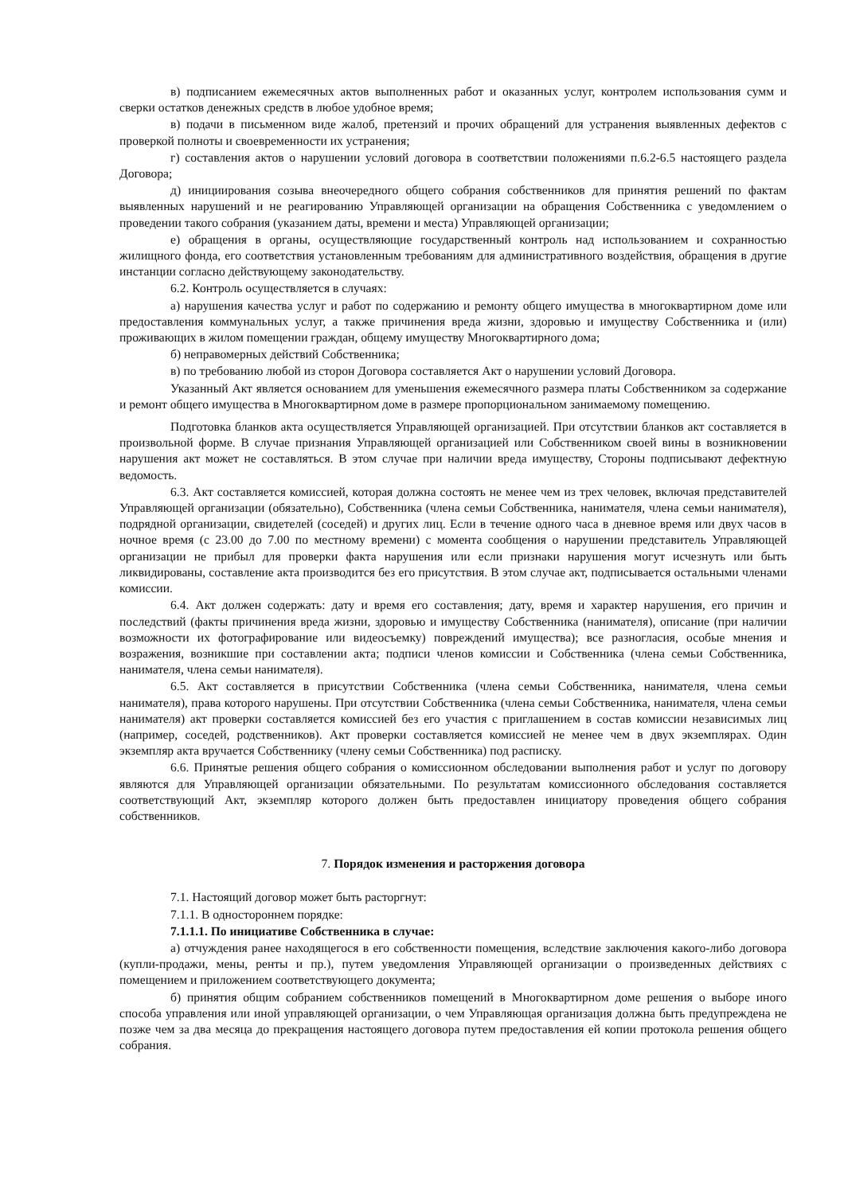в) подписанием ежемесячных актов выполненных работ и оказанных услуг, контролем использования сумм и сверки остатков денежных средств в любое удобное время;
в) подачи в письменном виде жалоб, претензий и прочих обращений для устранения выявленных дефектов с проверкой полноты и своевременности их устранения;
г) составления актов о нарушении условий договора в соответствии положениями п.6.2-6.5 настоящего раздела Договора;
д) инициирования созыва внеочередного общего собрания собственников для принятия решений по фактам выявленных нарушений и не реагированию Управляющей организации на обращения Собственника с уведомлением о проведении такого собрания (указанием даты, времени и места) Управляющей организации;
е) обращения в органы, осуществляющие государственный контроль над использованием и сохранностью жилищного фонда, его соответствия установленным требованиям для административного воздействия, обращения в другие инстанции согласно действующему законодательству.
6.2. Контроль осуществляется в случаях:
а) нарушения качества услуг и работ по содержанию и ремонту общего имущества в многоквартирном доме или предоставления коммунальных услуг, а также причинения вреда жизни, здоровью и имуществу Собственника и (или) проживающих в жилом помещении граждан, общему имуществу Многоквартирного дома;
б) неправомерных действий Собственника;
в) по требованию любой из сторон Договора составляется Акт о нарушении условий Договора.
Указанный Акт является основанием для уменьшения ежемесячного размера платы Собственником за содержание и ремонт общего имущества в Многоквартирном доме в размере пропорциональном занимаемому помещению.
Подготовка бланков акта осуществляется Управляющей организацией. При отсутствии бланков акт составляется в произвольной форме. В случае признания Управляющей организацией или Собственником своей вины в возникновении нарушения акт может не составляться. В этом случае при наличии вреда имуществу, Стороны подписывают дефектную ведомость.
6.3. Акт составляется комиссией, которая должна состоять не менее чем из трех человек, включая представителей Управляющей организации (обязательно), Собственника (члена семьи Собственника, нанимателя, члена семьи нанимателя), подрядной организации, свидетелей (соседей) и других лиц. Если в течение одного часа в дневное время или двух часов в ночное время (с 23.00 до 7.00 по местному времени) с момента сообщения о нарушении представитель Управляющей организации не прибыл для проверки факта нарушения или если признаки нарушения могут исчезнуть или быть ликвидированы, составление акта производится без его присутствия. В этом случае акт, подписывается остальными членами комиссии.
6.4. Акт должен содержать: дату и время его составления; дату, время и характер нарушения, его причин и последствий (факты причинения вреда жизни, здоровью и имуществу Собственника (нанимателя), описание (при наличии возможности их фотографирование или видеосъемку) повреждений имущества); все разногласия, особые мнения и возражения, возникшие при составлении акта; подписи членов комиссии и Собственника (члена семьи Собственника, нанимателя, члена семьи нанимателя).
6.5. Акт составляется в присутствии Собственника (члена семьи Собственника, нанимателя, члена семьи нанимателя), права которого нарушены. При отсутствии Собственника (члена семьи Собственника, нанимателя, члена семьи нанимателя) акт проверки составляется комиссией без его участия с приглашением в состав комиссии независимых лиц (например, соседей, родственников). Акт проверки составляется комиссией не менее чем в двух экземплярах. Один экземпляр акта вручается Собственнику (члену семьи Собственника) под расписку.
6.6. Принятые решения общего собрания о комиссионном обследовании выполнения работ и услуг по договору являются для Управляющей организации обязательными. По результатам комиссионного обследования составляется соответствующий Акт, экземпляр которого должен быть предоставлен инициатору проведения общего собрания собственников.
7. Порядок изменения и расторжения договора
7.1. Настоящий договор может быть расторгнут:
7.1.1. В одностороннем порядке:
7.1.1.1. По инициативе Собственника в случае:
а) отчуждения ранее находящегося в его собственности помещения, вследствие заключения какого-либо договора (купли-продажи, мены, ренты и пр.), путем уведомления Управляющей организации о произведенных действиях с помещением и приложением соответствующего документа;
б) принятия общим собранием собственников помещений в Многоквартирном доме решения о выборе иного способа управления или иной управляющей организации, о чем Управляющая организация должна быть предупреждена не позже чем за два месяца до прекращения настоящего договора путем предоставления ей копии протокола решения общего собрания.